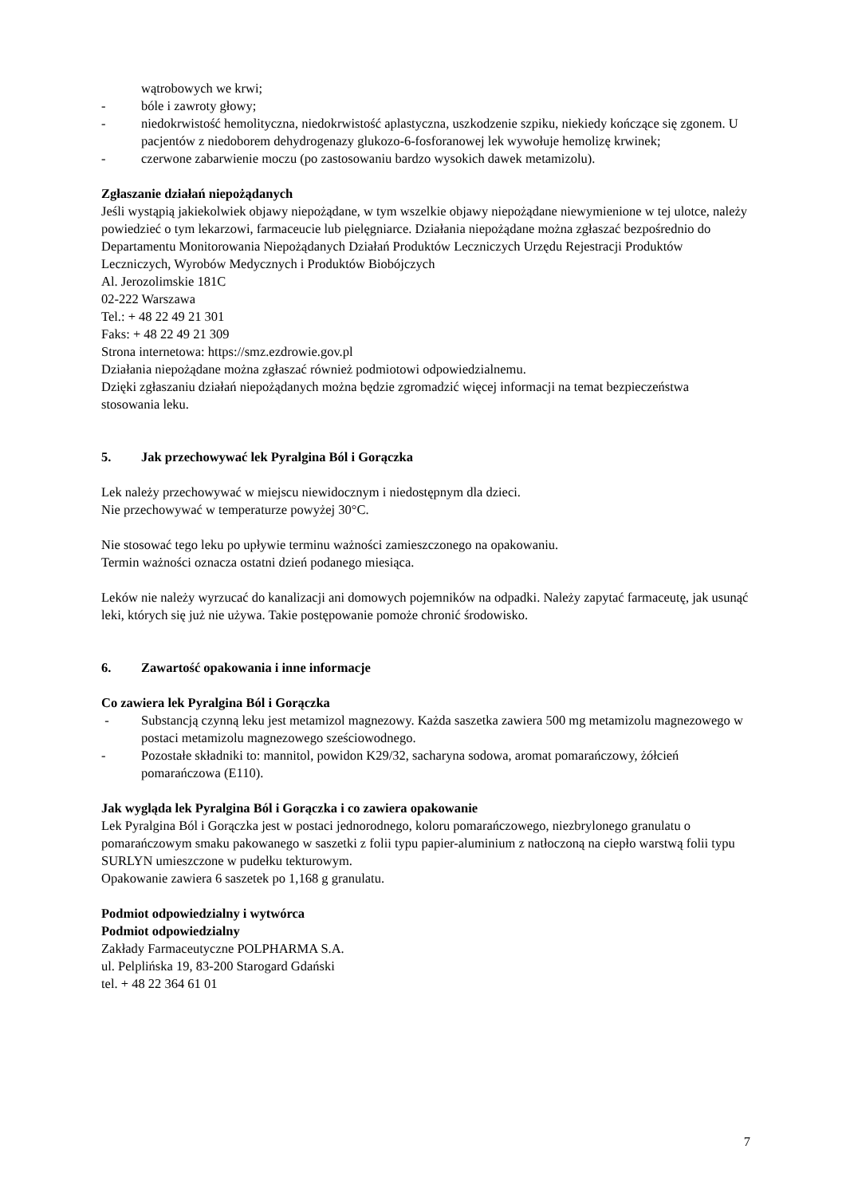wątrobowych we krwi;
- bóle i zawroty głowy;
- niedokrwistość hemolityczna, niedokrwistość aplastyczna, uszkodzenie szpiku, niekiedy kończące się zgonem. U pacjentów z niedoborem dehydrogenazy glukozo-6-fosforanowej lek wywołuje hemolizę krwinek;
- czerwone zabarwienie moczu (po zastosowaniu bardzo wysokich dawek metamizolu).
Zgłaszanie działań niepożądanych
Jeśli wystąpią jakiekolwiek objawy niepożądane, w tym wszelkie objawy niepożądane niewymienione w tej ulotce, należy powiedzieć o tym lekarzowi, farmaceucie lub pielęgniarce. Działania niepożądane można zgłaszać bezpośrednio do Departamentu Monitorowania Niepożądanych Działań Produktów Leczniczych Urzędu Rejestracji Produktów Leczniczych, Wyrobów Medycznych i Produktów Biobójczych
Al. Jerozolimskie 181C
02-222 Warszawa
Tel.: + 48 22 49 21 301
Faks: + 48 22 49 21 309
Strona internetowa: https://smz.ezdrowie.gov.pl
Działania niepożądane można zgłaszać również podmiotowi odpowiedzialnemu.
Dzięki zgłaszaniu działań niepożądanych można będzie zgromadzić więcej informacji na temat bezpieczeństwa stosowania leku.
5. Jak przechowywać lek Pyralgina Ból i Gorączka
Lek należy przechowywać w miejscu niewidocznym i niedostępnym dla dzieci.
Nie przechowywać w temperaturze powyżej 30°C.
Nie stosować tego leku po upływie terminu ważności zamieszczonego na opakowaniu.
Termin ważności oznacza ostatni dzień podanego miesiąca.
Leków nie należy wyrzucać do kanalizacji ani domowych pojemników na odpadki. Należy zapytać farmaceutę, jak usunąć leki, których się już nie używa. Takie postępowanie pomoże chronić środowisko.
6. Zawartość opakowania i inne informacje
Co zawiera lek Pyralgina Ból i Gorączka
- Substancją czynną leku jest metamizol magnezowy. Każda saszetka zawiera 500 mg metamizolu magnezowego w postaci metamizolu magnezowego sześciowodnego.
- Pozostałe składniki to: mannitol, powidon K29/32, sacharyna sodowa, aromat pomarańczowy, żółcień pomarańczowa (E110).
Jak wygląda lek Pyralgina Ból i Gorączka i co zawiera opakowanie
Lek Pyralgina Ból i Gorączka jest w postaci jednorodnego, koloru pomarańczowego, niezbrylonego granulatu o pomarańczowym smaku pakowanego w saszetki z folii typu papier-aluminium z natłoczoną na ciepło warstwą folii typu SURLYN umieszczone w pudełku tekturowym.
Opakowanie zawiera 6 saszetek po 1,168 g granulatu.
Podmiot odpowiedzialny i wytwórca
Podmiot odpowiedzialny
Zakłady Farmaceutyczne POLPHARMA S.A.
ul. Pelplińska 19, 83-200 Starogard Gdański
tel. + 48 22 364 61 01
7